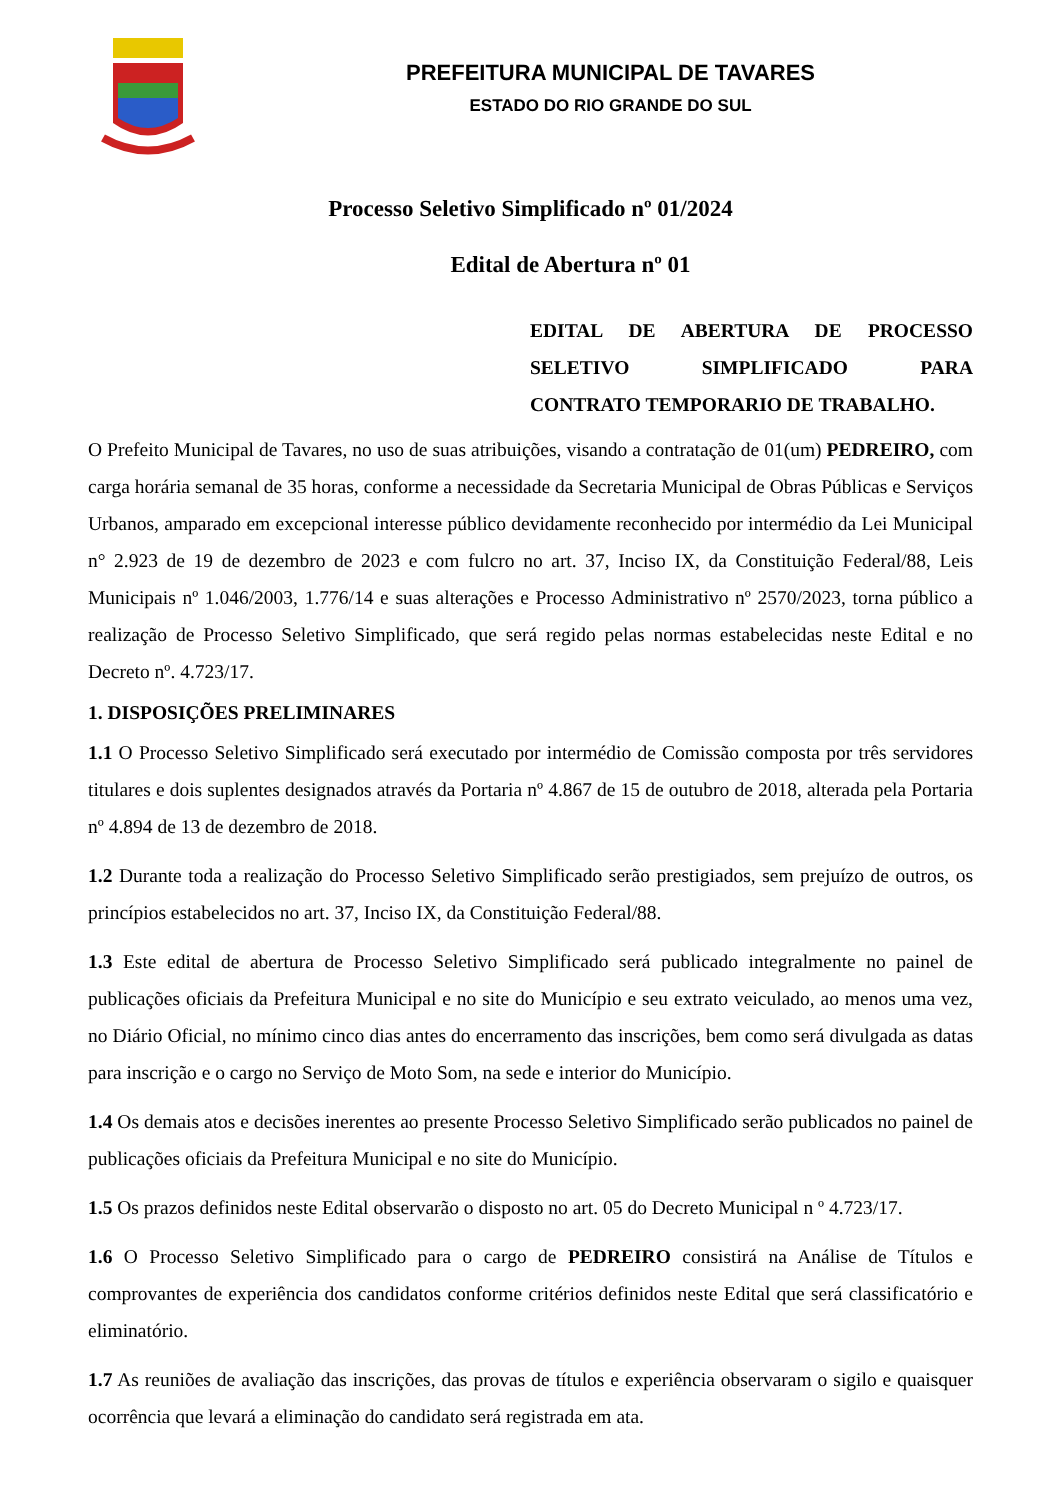PREFEITURA MUNICIPAL DE TAVARES
ESTADO DO RIO GRANDE DO SUL
Processo Seletivo Simplificado nº 01/2024
Edital de Abertura nº 01
EDITAL DE ABERTURA DE PROCESSO SELETIVO SIMPLIFICADO PARA
CONTRATO TEMPORARIO DE TRABALHO.
O Prefeito Municipal de Tavares, no uso de suas atribuições, visando a contratação de 01(um) PEDREIRO, com carga horária semanal de 35 horas, conforme a necessidade da Secretaria Municipal de Obras Públicas e Serviços Urbanos, amparado em excepcional interesse público devidamente reconhecido por intermédio da Lei Municipal n° 2.923 de 19 de dezembro de 2023 e com fulcro no art. 37, Inciso IX, da Constituição Federal/88, Leis Municipais nº 1.046/2003, 1.776/14 e suas alterações e Processo Administrativo nº 2570/2023, torna público a realização de Processo Seletivo Simplificado, que será regido pelas normas estabelecidas neste Edital e no Decreto nº. 4.723/17.
1. DISPOSIÇÕES PRELIMINARES
1.1 O Processo Seletivo Simplificado será executado por intermédio de Comissão composta por três servidores titulares e dois suplentes designados através da Portaria nº 4.867 de 15 de outubro de 2018, alterada pela Portaria nº 4.894 de 13 de dezembro de 2018.
1.2 Durante toda a realização do Processo Seletivo Simplificado serão prestigiados, sem prejuízo de outros, os princípios estabelecidos no art. 37, Inciso IX, da Constituição Federal/88.
1.3 Este edital de abertura de Processo Seletivo Simplificado será publicado integralmente no painel de publicações oficiais da Prefeitura Municipal e no site do Município e seu extrato veiculado, ao menos uma vez, no Diário Oficial, no mínimo cinco dias antes do encerramento das inscrições, bem como será divulgada as datas para inscrição e o cargo no Serviço de Moto Som, na sede e interior do Município.
1.4 Os demais atos e decisões inerentes ao presente Processo Seletivo Simplificado serão publicados no painel de publicações oficiais da Prefeitura Municipal e no site do Município.
1.5 Os prazos definidos neste Edital observarão o disposto no art. 05 do Decreto Municipal n º 4.723/17.
1.6 O Processo Seletivo Simplificado para o cargo de PEDREIRO consistirá na Análise de Títulos e comprovantes de experiência dos candidatos conforme critérios definidos neste Edital que será classificatório e eliminatório.
1.7 As reuniões de avaliação das inscrições, das provas de títulos e experiência observaram o sigilo e quaisquer ocorrência que levará a eliminação do candidato será registrada em ata.